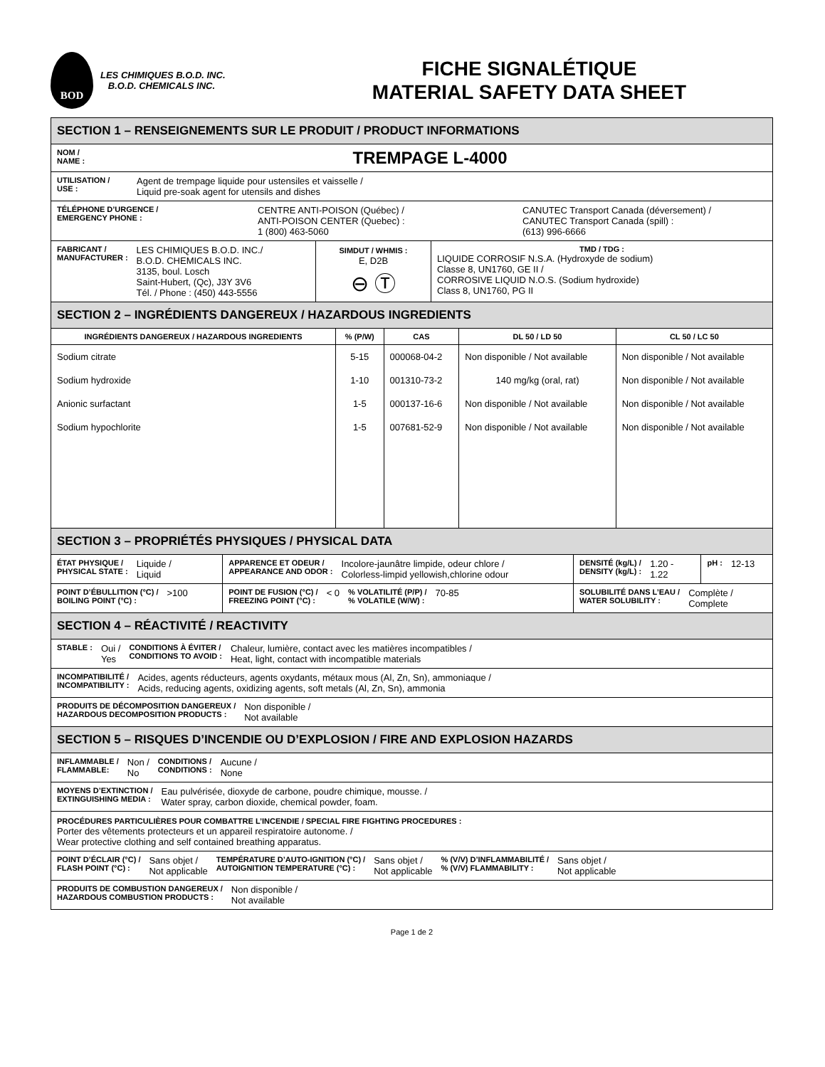BOD
LES CHIMIQUES B.O.D. INC.
B.O.D. CHEMICALS INC.
FICHE SIGNALÉTIQUE
MATERIAL SAFETY DATA SHEET
| SECTION 1 – RENSEIGNEMENTS SUR LE PRODUIT / PRODUCT INFORMATIONS | | |
| NOM / NAME : TREMPAGE L-4000 | | |
| UTILISATION / USE : Agent de trempage liquide pour ustensiles et vaisselle / Liquid pre-soak agent for utensils and dishes | | |
| TÉLÉPHONE D’URGENCE / EMERGENCY PHONE : CENTRE ANTI-POISON (Québec) / ANTI-POISON CENTER (Quebec) : 1 (800) 463-5060 CANUTEC Transport Canada (déversement) / CANUTEC Transport Canada (spill) : (613) 996-6666 | | |
| FABRICANT / MANUFACTURER : LES CHIMIQUES B.O.D. INC./ B.O.D. CHEMICALS INC. 3135, boul. Losch Saint-Hubert, (Qc), J3Y 3V6 Tél. / Phone : (450) 443-5556 | SIMDUT / WHMIS : E, D2B ⊖ Ⓣ | TMD / TDG : LIQUIDE CORROSIF N.S.A. (Hydroxyde de sodium) Classe 8, UN1760, GE II / CORROSIVE LIQUID N.O.S. (Sodium hydroxide) Class 8, UN1760, PG II |
| SECTION 2 – INGRÉDIENTS DANGEREUX / HAZARDOUS INGREDIENTS | | | | |
| INGRÉDIENTS DANGEREUX / HAZARDOUS INGREDIENTS | % (P/W) | CAS | DL 50 / LD 50 | CL 50 / LC 50 |
| Sodium citrate | 5-15 | 000068-04-2 | Non disponible / Not available | Non disponible / Not available |
| Sodium hydroxide | 1-10 | 001310-73-2 | 140 mg/kg (oral, rat) | Non disponible / Not available |
| Anionic surfactant | 1-5 | 000137-16-6 | Non disponible / Not available | Non disponible / Not available |
| Sodium hypochlorite | 1-5 | 007681-52-9 | Non disponible / Not available | Non disponible / Not available |
| SECTION 3 – PROPRIÉTÉS PHYSIQUES / PHYSICAL DATA | | | |
| ÉTAT PHYSIQUE / PHYSICAL STATE : Liquide / Liquid | APPARENCE ET ODEUR / APPEARANCE AND ODOR : Incolore-jaunâtre limpide, odeur chlore / Colorless-limpid yellowish,chlorine odour | DENSITÉ (kg/L) / DENSITY (kg/L) : 1.20 - 1.22 | pH : 12-13 |
| POINT D’ÉBULLITION (°C) / BOILING POINT (°C) : >100 | POINT DE FUSION (°C) / FREEZING POINT (°C) : < 0 % VOLATILITÉ (P/P) / % VOLATILE (W/W) : 70-85 | SOLUBILITÉ DANS L’EAU / WATER SOLUBILITY : Complète / Complete | |
| SECTION 4 – RÉACTIVITÉ / REACTIVITY | | | |
| STABLE : Oui / Yes CONDITIONS À ÉVITER / CONDITIONS TO AVOID : Chaleur, lumière, contact avec les matières incompatibles / Heat, light, contact with incompatible materials | | | |
| INCOMPATIBILITÉ / INCOMPATIBILITY : Acides, agents réducteurs, agents oxydants, métaux mous (Al, Zn, Sn), ammoniaque / Acids, reducing agents, oxidizing agents, soft metals (Al, Zn, Sn), ammonia | | | |
| PRODUITS DE DÉCOMPOSITION DANGEREUX / HAZARDOUS DECOMPOSITION PRODUCTS : Non disponible / Not available | | | |
| SECTION 5 – RISQUES D’INCENDIE OU D’EXPLOSION / FIRE AND EXPLOSION HAZARDS | | | |
| INFLAMMABLE / FLAMMABLE: Non / No CONDITIONS / CONDITIONS : Aucune / None | | | |
| MOYENS D’EXTINCTION / EXTINGUISHING MEDIA : Eau pulvérisée, dioxyde de carbone, poudre chimique, mousse. / Water spray, carbon dioxide, chemical powder, foam. | | | |
| PROCÉDURES PARTICULIÈRES POUR COMBATTRE L’INCENDIE / SPECIAL FIRE FIGHTING PROCEDURES : Porter des vêtements protecteurs et un appareil respiratoire autonome. / Wear protective clothing and self contained breathing apparatus. | | | |
| POINT D’ÉCLAIR (°C) / FLASH POINT (°C) : Sans objet / Not applicable TEMPÉRATURE D’AUTO-IGNITION (°C) / AUTOIGNITION TEMPERATURE (°C) : Sans objet / Not applicable % (V/V) D’INFLAMMABILITÉ / % (V/V) FLAMMABILITY : Sans objet / Not applicable | | | |
| PRODUITS DE COMBUSTION DANGEREUX / HAZARDOUS COMBUSTION PRODUCTS : Non disponible / Not available | | | |
Page 1 de 2